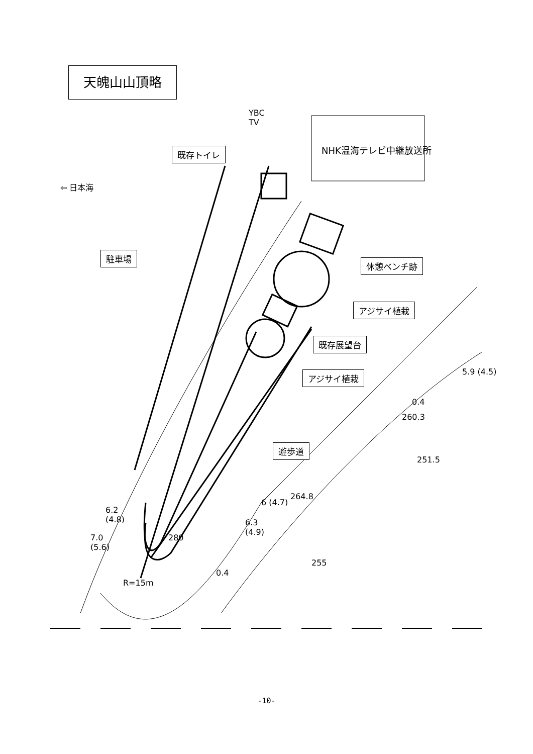天魄山山頂略
YBC
TV
NHK温海テレビ中継放送所
⇦ 日本海
既存トイレ
駐車場
休憩ベンチ跡
アジサイ植栽
既存展望台
アジサイ植栽
遊歩道
260.3
251.5
264.8
6.2
(4.8)
7.0
(5.6)
6.3
(4.9)
6 (4.7)
5.9 (4.5)
0.4
280
255
0.4
R=15m
-10-